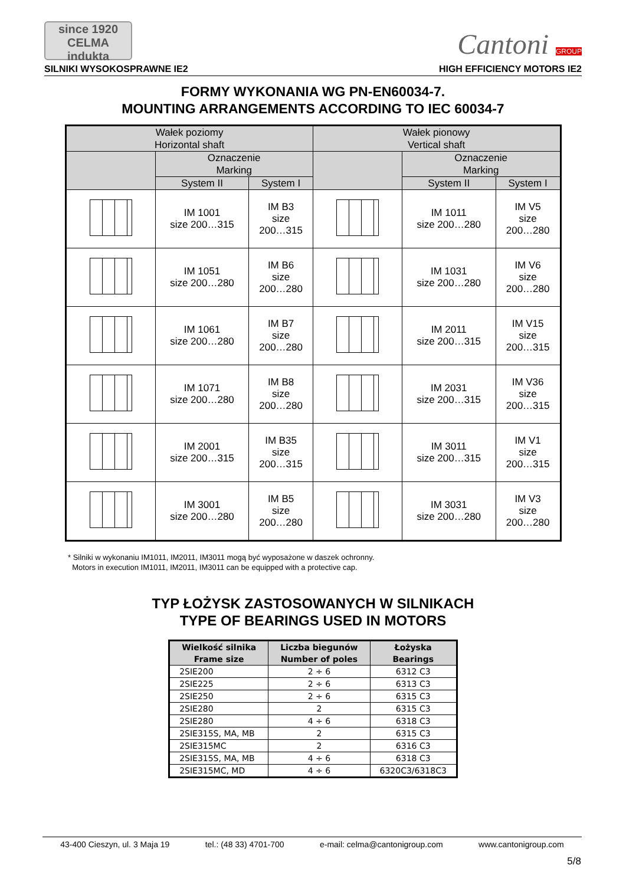since 1920
CELMA
indukta
Cantoni GROUP
SILNIKI WYSOKOSPRAWNE IE2 HIGH EFFICIENCY MOTORS IE2
FORMY WYKONANIA WG PN-EN60034-7.
MOUNTING ARRANGEMENTS ACCORDING TO IEC 60034-7
| Wałek poziomy Horizontal shaft | | | Wałek pionowy Vertical shaft | | |
| --- | --- | --- | --- | --- | --- |
| | Oznaczenie Marking | | | Oznaczenie Marking | |
| | System II | System I | | System II | System I |
| | IM 1001 size 200…315 | IM B3 size 200…315 | | IM 1011 size 200…280 | IM V5 size 200…280 |
| | IM 1051 size 200…280 | IM B6 size 200…280 | | IM 1031 size 200…280 | IM V6 size 200…280 |
| | IM 1061 size 200…280 | IM B7 size 200…280 | | IM 2011 size 200…315 | IM V15 size 200…315 |
| | IM 1071 size 200…280 | IM B8 size 200…280 | | IM 2031 size 200…315 | IM V36 size 200…315 |
| | IM 2001 size 200…315 | IM B35 size 200…315 | | IM 3011 size 200…315 | IM V1 size 200…315 |
| | IM 3001 size 200…280 | IM B5 size 200…280 | | IM 3031 size 200…280 | IM V3 size 200…280 |
* Silniki w wykonaniu IM1011, IM2011, IM3011 mogą być wyposażone w daszek ochronny.
Motors in execution IM1011, IM2011, IM3011 can be equipped with a protective cap.
TYP ŁOŻYSK ZASTOSOWANYCH W SILNIKACH
TYPE OF BEARINGS USED IN MOTORS
| Wielkość silnika Frame size | Liczba biegunów Number of poles | Łożyska Bearings |
| --- | --- | --- |
| 2SIE200 | 2 ÷ 6 | 6312 C3 |
| 2SIE225 | 2 ÷ 6 | 6313 C3 |
| 2SIE250 | 2 ÷ 6 | 6315 C3 |
| 2SIE280 | 2 | 6315 C3 |
| 2SIE280 | 4 ÷ 6 | 6318 C3 |
| 2SIE315S, MA, MB | 2 | 6315 C3 |
| 2SIE315MC | 2 | 6316 C3 |
| 2SIE315S, MA, MB | 4 ÷ 6 | 6318 C3 |
| 2SIE315MC, MD | 4 ÷ 6 | 6320C3/6318C3 |
43-400 Cieszyn, ul. 3 Maja 19 tel.: (48 33) 4701-700 e-mail: celma@cantonigroup.com www.cantonigroup.com
5/8